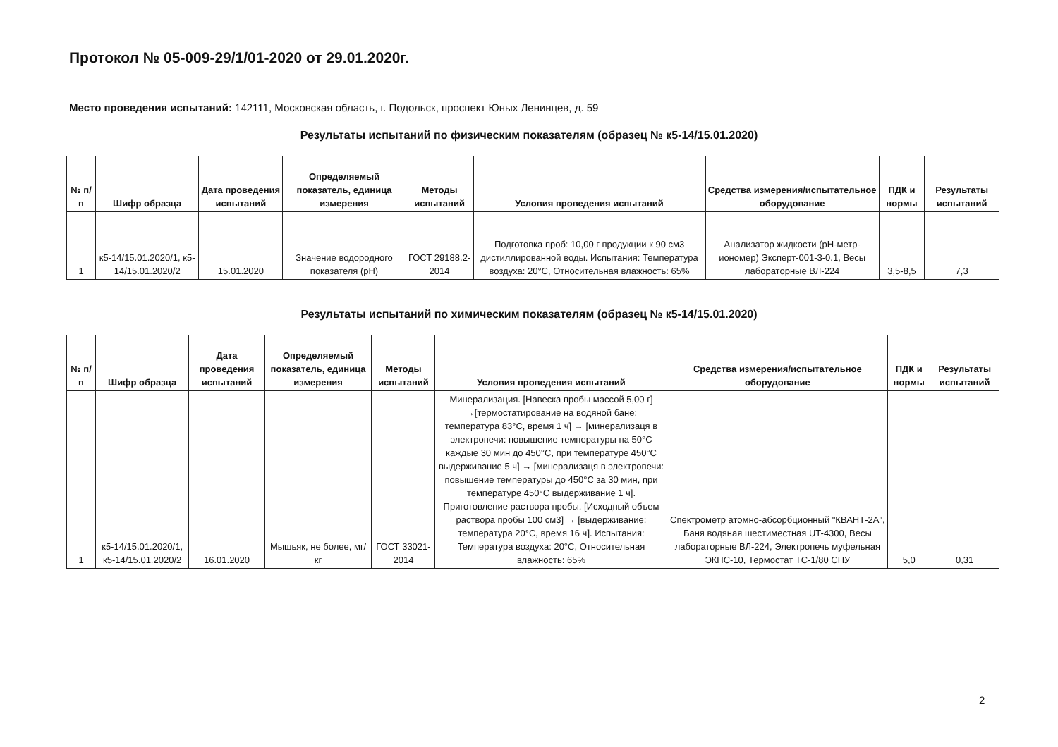Протокол № 05-009-29/1/01-2020 от 29.01.2020г.
Место проведения испытаний: 142111, Московская область, г. Подольск, проспект Юных Ленинцев, д. 59
Результаты испытаний по физическим показателям (образец № к5-14/15.01.2020)
| № п/п | Шифр образца | Дата проведения испытаний | Определяемый показатель, единица измерения | Методы испытаний | Условия проведения испытаний | Средства измерения/испытательное оборудование | ПДК и нормы | Результаты испытаний |
| --- | --- | --- | --- | --- | --- | --- | --- | --- |
| 1 | к5-14/15.01.2020/1, к5-14/15.01.2020/2 | 15.01.2020 | Значение водородного показателя (pH) | ГОСТ 29188.2-2014 | Подготовка проб: 10,00 г продукции к 90 см3 дистиллированной воды. Испытания: Температура воздуха: 20°С, Относительная влажность: 65% | Анализатор жидкости (рН-метр-иономер) Эксперт-001-3-0.1, Весы лабораторные ВЛ-224 | 3,5-8,5 | 7,3 |
Результаты испытаний по химическим показателям (образец № к5-14/15.01.2020)
| № п/п | Шифр образца | Дата проведения испытаний | Определяемый показатель, единица измерения | Методы испытаний | Условия проведения испытаний | Средства измерения/испытательное оборудование | ПДК и нормы | Результаты испытаний |
| --- | --- | --- | --- | --- | --- | --- | --- | --- |
| 1 | к5-14/15.01.2020/1, к5-14/15.01.2020/2 | 16.01.2020 | Мышьяк, не более, мг/ кг | ГОСТ 33021-2014 | Минерализация. [Навеска пробы массой 5,00 г] →[термостатирование на водяной бане: температура 83°С, время 1 ч] → [минерализаця в электропечи: повышение температуры на 50°С каждые 30 мин до 450°С, при температуре 450°С выдерживание 5 ч] → [минерализаця в электропечи: повышение температуры до 450°С за 30 мин, при температуре 450°С выдерживание 1 ч]. Приготовление раствора пробы. [Исходный объем раствора пробы 100 см3] → [выдерживание: температура 20°С, время 16 ч]. Испытания: Температура воздуха: 20°С, Относительная влажность: 65% | Спектрометр атомно-абсорбционный "КВАНТ-2А", Баня водяная шестиместная UT-4300, Весы лабораторные ВЛ-224, Электропечь муфельная ЭКПС-10, Термостат ТС-1/80 СПУ | 5,0 | 0,31 |
2